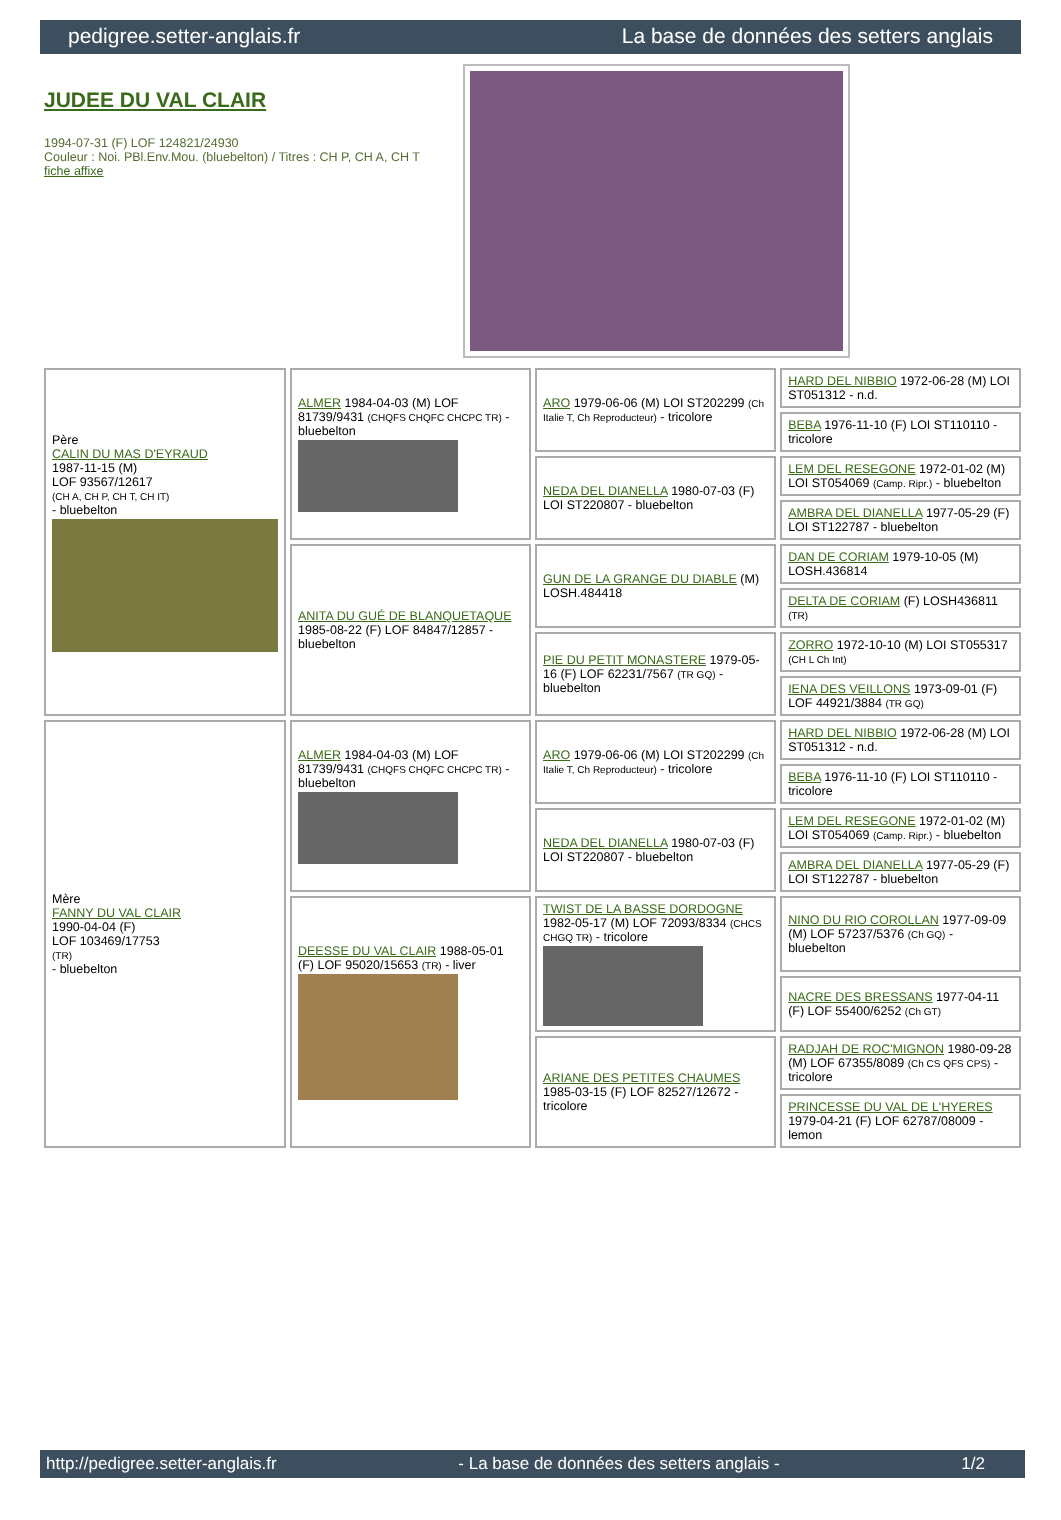pedigree.setter-anglais.fr La base de données des setters anglais
JUDEE DU VAL CLAIR
1994-07-31 (F) LOF 124821/24930
Couleur : Noi. PBl.Env.Mou. (bluebelton) / Titres : CH P, CH A, CH T
fiche affixe
| Père CALIN DU MAS D'EYRAUD 1987-11-15 (M) LOF 93567/12617 (CH A, CH P, CH T, CH IT) - bluebelton | ALMER 1984-04-03 (M) LOF 81739/9431 (CHQFS CHQFC CHCPC TR) - bluebelton | ARO 1979-06-06 (M) LOI ST202299 (Ch Italie T, Ch Reproducteur) - tricolore | HARD DEL NIBBIO 1972-06-28 (M) LOI ST051312 - n.d. |
| | | | BEBA 1976-11-10 (F) LOI ST110110 - tricolore |
| | | NEDA DEL DIANELLA 1980-07-03 (F) LOI ST220807 - bluebelton | LEM DEL RESEGONE 1972-01-02 (M) LOI ST054069 (Camp. Ripr.) - bluebelton |
| | | | AMBRA DEL DIANELLA 1977-05-29 (F) LOI ST122787 - bluebelton |
| | ANITA DU GUÉ DE BLANQUETAQUE 1985-08-22 (F) LOF 84847/12857 - bluebelton | GUN DE LA GRANGE DU DIABLE (M) LOSH.484418 | DAN DE CORIAM 1979-10-05 (M) LOSH.436814 |
| | | | DELTA DE CORIAM (F) LOSH436811 (TR) |
| | | PIE DU PETIT MONASTERE 1979-05-16 (F) LOF 62231/7567 (TR GQ) - bluebelton | ZORRO 1972-10-10 (M) LOI ST055317 (CH L Ch Int) |
| | | | IENA DES VEILLONS 1973-09-01 (F) LOF 44921/3884 (TR GQ) |
| Mère FANNY DU VAL CLAIR 1990-04-04 (F) LOF 103469/17753 (TR) - bluebelton | ALMER 1984-04-03 (M) LOF 81739/9431 (CHQFS CHQFC CHCPC TR) - bluebelton | ARO 1979-06-06 (M) LOI ST202299 (Ch Italie T, Ch Reproducteur) - tricolore | HARD DEL NIBBIO 1972-06-28 (M) LOI ST051312 - n.d. |
| | | | BEBA 1976-11-10 (F) LOI ST110110 - tricolore |
| | | NEDA DEL DIANELLA 1980-07-03 (F) LOI ST220807 - bluebelton | LEM DEL RESEGONE 1972-01-02 (M) LOI ST054069 (Camp. Ripr.) - bluebelton |
| | | | AMBRA DEL DIANELLA 1977-05-29 (F) LOI ST122787 - bluebelton |
| | DEESSE DU VAL CLAIR 1988-05-01 (F) LOF 95020/15653 (TR) - liver | TWIST DE LA BASSE DORDOGNE 1982-05-17 (M) LOF 72093/8334 (CHCS CHGQ TR) - tricolore | NINO DU RIO COROLLAN 1977-09-09 (M) LOF 57237/5376 (Ch GQ) - bluebelton |
| | | | NACRE DES BRESSANS 1977-04-11 (F) LOF 55400/6252 (Ch GT) |
| | | ARIANE DES PETITES CHAUMES 1985-03-15 (F) LOF 82527/12672 - tricolore | RADJAH DE ROC'MIGNON 1980-09-28 (M) LOF 67355/8089 (Ch CS QFS CPS) - tricolore |
| | | | PRINCESSE DU VAL DE L'HYERES 1979-04-21 (F) LOF 62787/08009 - lemon |
http://pedigree.setter-anglais.fr - La base de données des setters anglais - 1/2